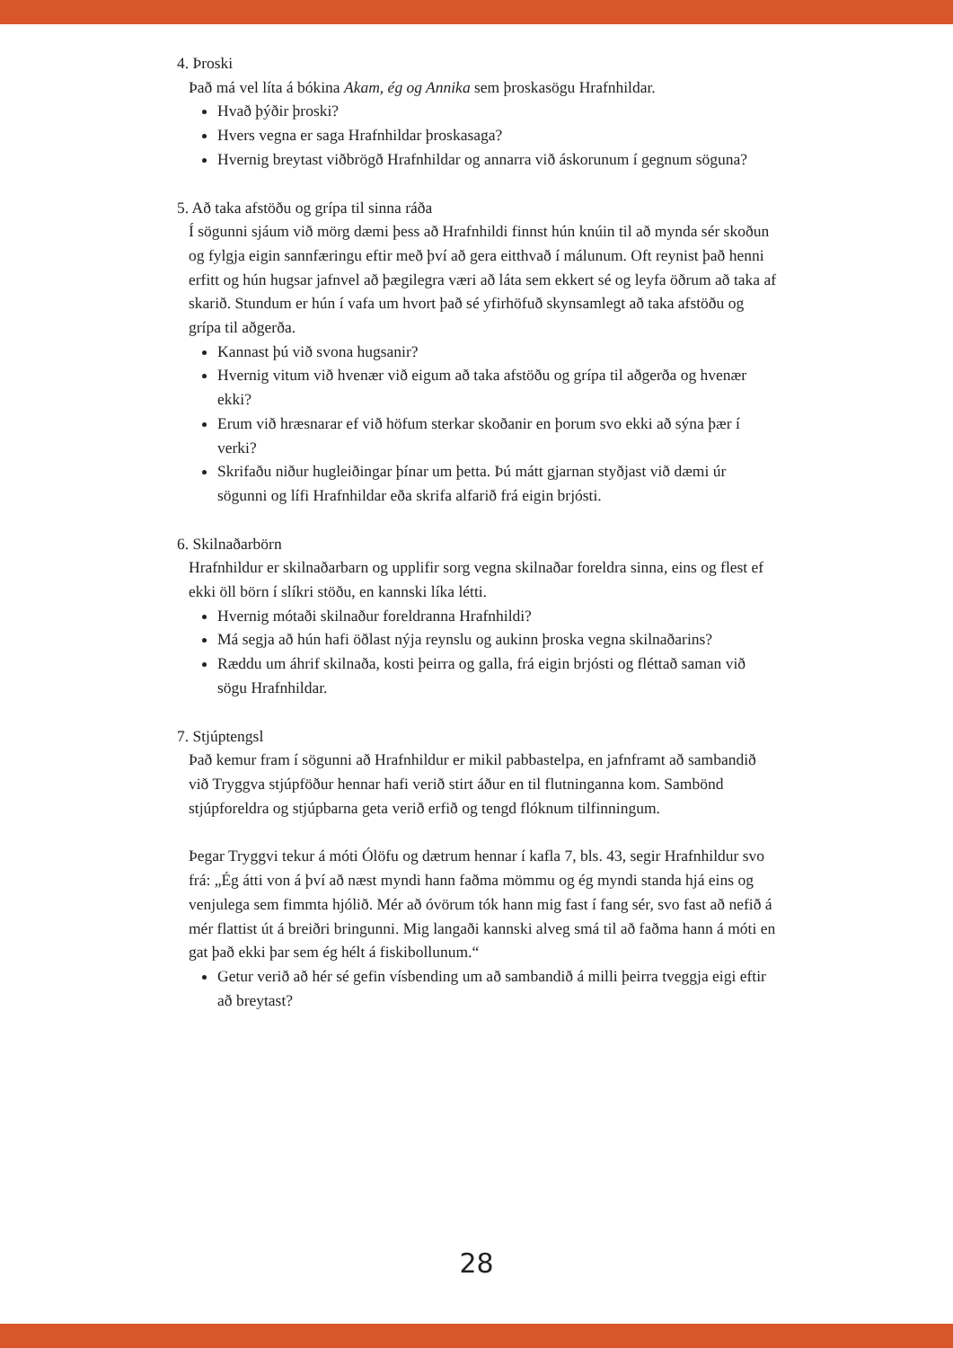4. Þroski
Það má vel líta á bókina Akam, ég og Annika sem þroskasögu Hrafnhildar.
Hvað þýðir þroski?
Hvers vegna er saga Hrafnhildar þroskasaga?
Hvernig breytast viðbrögð Hrafnhildar og annarra við áskorunum í gegnum söguna?
5. Að taka afstöðu og grípa til sinna ráða
Í sögunni sjáum við mörg dæmi þess að Hrafnhildi finnst hún knúin til að mynda sér skoðun og fylgja eigin sannfæringu eftir með því að gera eitthvað í málunum. Oft reynist það henni erfitt og hún hugsar jafnvel að þægilegra væri að láta sem ekkert sé og leyfa öðrum að taka af skarið. Stundum er hún í vafa um hvort það sé yfirhöfuð skynsamlegt að taka afstöðu og grípa til aðgerða.
Kannast þú við svona hugsanir?
Hvernig vitum við hvenær við eigum að taka afstöðu og grípa til aðgerða og hvenær ekki?
Erum við hræsnarar ef við höfum sterkar skoðanir en þorum svo ekki að sýna þær í verki?
Skrifaðu niður hugleiðingar þínar um þetta. Þú mátt gjarnan styðjast við dæmi úr sögunni og lífi Hrafnhildar eða skrifa alfarið frá eigin brjósti.
6. Skilnaðarbörn
Hrafnhildur er skilnaðarbarn og upplifir sorg vegna skilnaðar foreldra sinna, eins og flest ef ekki öll börn í slíkri stöðu, en kannski líka létti.
Hvernig mótaði skilnaður foreldranna Hrafnhildi?
Má segja að hún hafi öðlast nýja reynslu og aukinn þroska vegna skilnaðarins?
Ræddu um áhrif skilnaða, kosti þeirra og galla, frá eigin brjósti og fléttað saman við sögu Hrafnhildar.
7. Stjúptengsl
Það kemur fram í sögunni að Hrafnhildur er mikil pabbastelpa, en jafnframt að sambandið við Tryggva stjúpföður hennar hafi verið stirt áður en til flutninganna kom. Sambönd stjúpforeldra og stjúpbarna geta verið erfið og tengd flóknum tilfinningum.
Þegar Tryggvi tekur á móti Ólöfu og dætrum hennar í kafla 7, bls. 43, segir Hrafnhildur svo frá: „Ég átti von á því að næst myndi hann faðma mömmu og ég myndi standa hjá eins og venjulega sem fimmta hjólið. Mér að óvörum tók hann mig fast í fang sér, svo fast að nefið á mér flattist út á breiðri bringunni. Mig langaði kannski alveg smá til að faðma hann á móti en gat það ekki þar sem ég hélt á fiskibollunum.“
Getur verið að hér sé gefin vísbending um að sambandið á milli þeirra tveggja eigi eftir að breytast?
28